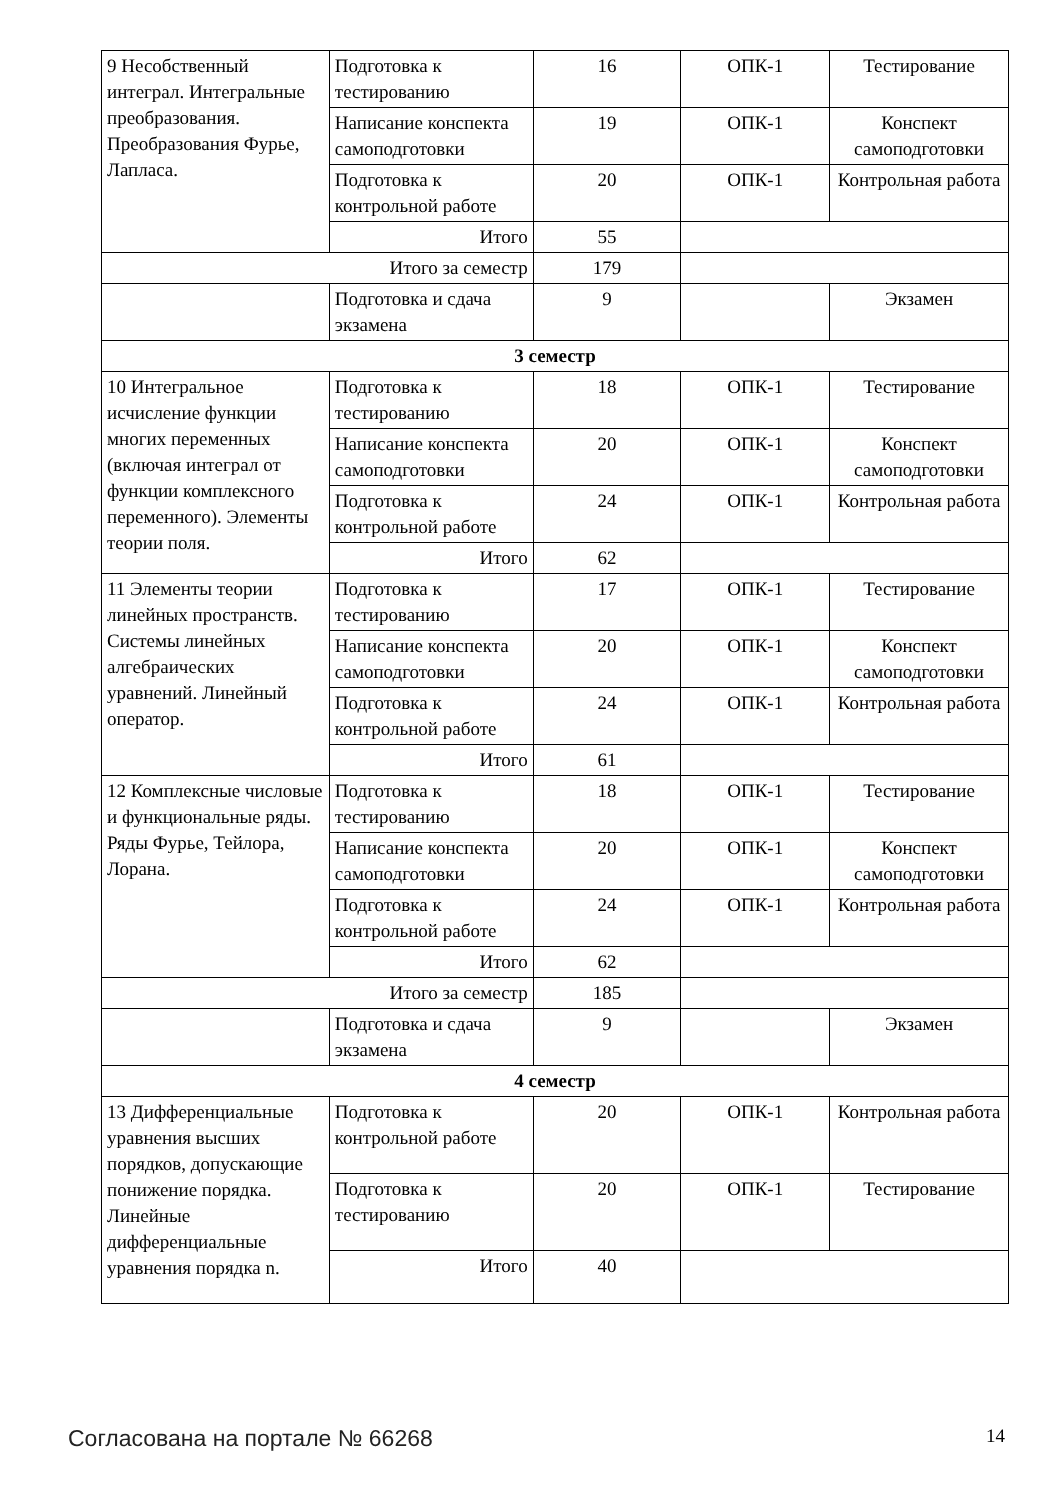| 9 Несобственный интеграл. Интегральные преобразования. Преобразования Фурье, Лапласа. | Подготовка к тестированию | 16 | ОПК-1 | Тестирование |
| | Написание конспекта самоподготовки | 19 | ОПК-1 | Конспект самоподготовки |
| | Подготовка к контрольной работе | 20 | ОПК-1 | Контрольная работа |
| | Итого | 55 | | |
| Итого за семестр | | 179 | | |
| | Подготовка и сдача экзамена | 9 | | Экзамен |
| 3 семестр | | | | |
| 10 Интегральное исчисление функции многих переменных (включая интеграл от функции комплексного переменного). Элементы теории поля. | Подготовка к тестированию | 18 | ОПК-1 | Тестирование |
| | Написание конспекта самоподготовки | 20 | ОПК-1 | Конспект самоподготовки |
| | Подготовка к контрольной работе | 24 | ОПК-1 | Контрольная работа |
| | Итого | 62 | | |
| 11 Элементы теории линейных пространств. Системы линейных алгебраических уравнений. Линейный оператор. | Подготовка к тестированию | 17 | ОПК-1 | Тестирование |
| | Написание конспекта самоподготовки | 20 | ОПК-1 | Конспект самоподготовки |
| | Подготовка к контрольной работе | 24 | ОПК-1 | Контрольная работа |
| | Итого | 61 | | |
| 12 Комплексные числовые и функциональные ряды. Ряды Фурье, Тейлора, Лорана. | Подготовка к тестированию | 18 | ОПК-1 | Тестирование |
| | Написание конспекта самоподготовки | 20 | ОПК-1 | Конспект самоподготовки |
| | Подготовка к контрольной работе | 24 | ОПК-1 | Контрольная работа |
| | Итого | 62 | | |
| Итого за семестр | | 185 | | |
| | Подготовка и сдача экзамена | 9 | | Экзамен |
| 4 семестр | | | | |
| 13 Дифференциальные уравнения высших порядков, допускающие понижение порядка. Линейные дифференциальные уравнения порядка n. | Подготовка к контрольной работе | 20 | ОПК-1 | Контрольная работа |
| | Подготовка к тестированию | 20 | ОПК-1 | Тестирование |
| | Итого | 40 | | |
Согласована на портале № 66268 14